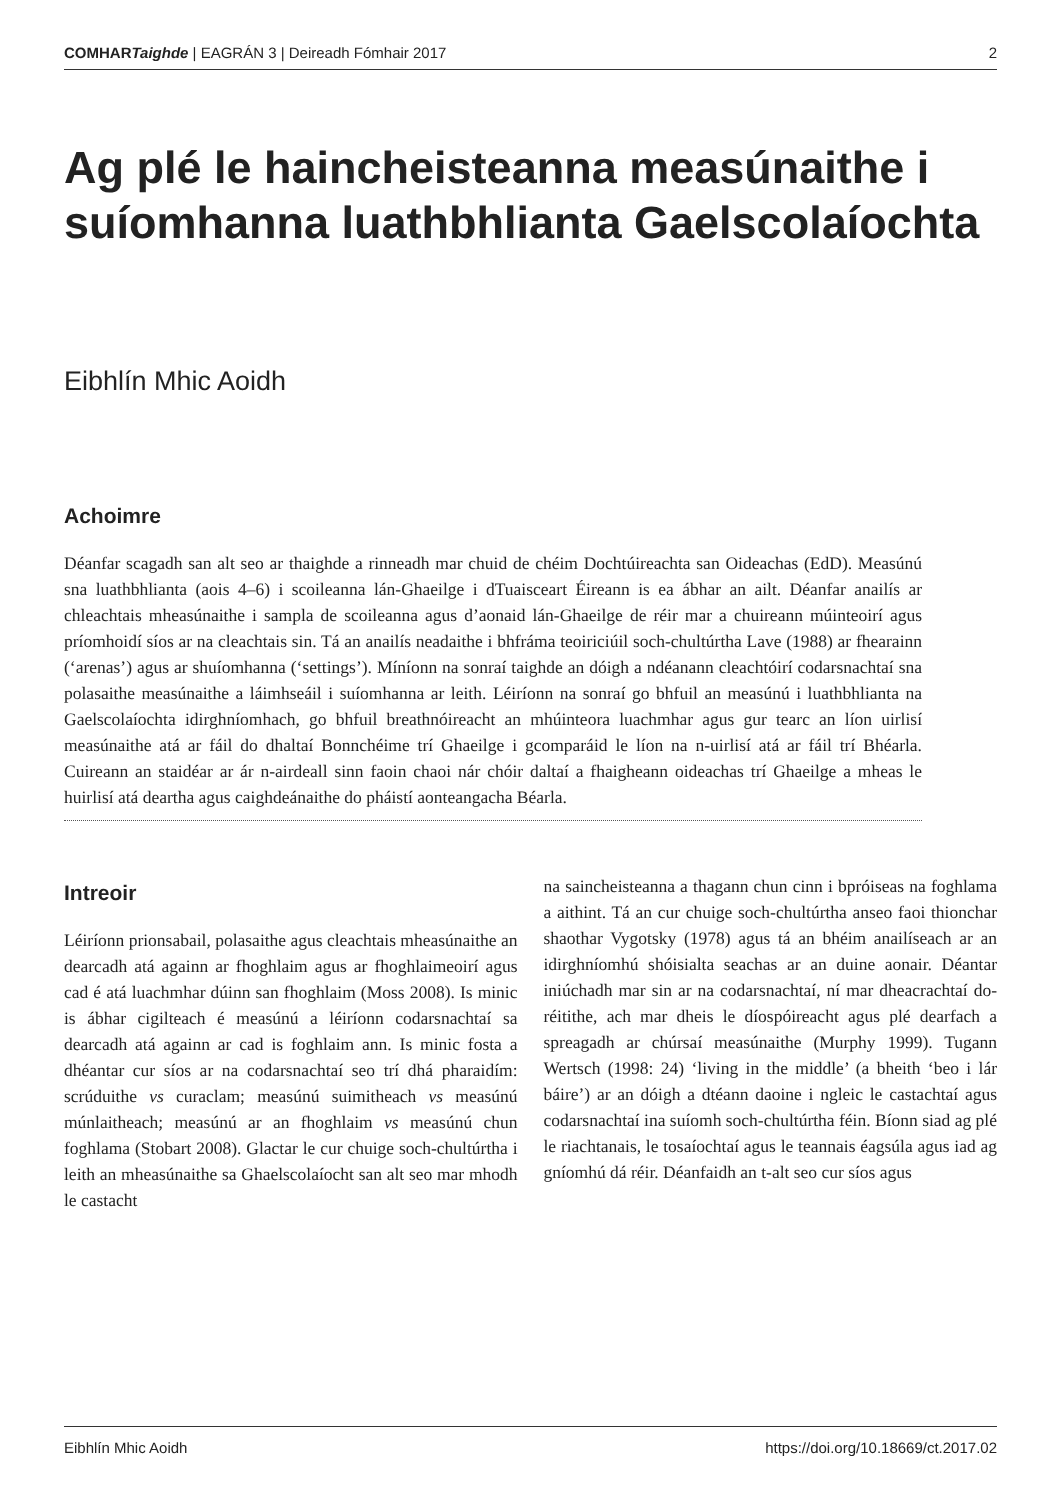COMHARTaighde | EAGRÁN 3 | Deireadh Fómhair 2017 2
Ag plé le haincheisteanna measúnaithe i suíomhanna luathbhlianta Gaelscolaíochta
Eibhlín Mhic Aoidh
Achoimre
Déanfar scagadh san alt seo ar thaighde a rinneadh mar chuid de chéim Dochtúireachta san Oideachas (EdD). Measúnú sna luathbhlianta (aois 4–6) i scoileanna lán-Ghaeilge i dTuaisceart Éireann is ea ábhar an ailt. Déanfar anailís ar chleachtais mheasúnaithe i sampla de scoileanna agus d’aonaid lán-Ghaeilge de réir mar a chuireann múinteoirí agus príomhoidí síos ar na cleachtais sin. Tá an anailís neadaithe i bhfráma teoiriciúil soch-chultúrtha Lave (1988) ar fhearainn (‘arenas’) agus ar shuíomhanna (‘settings’). Míníonn na sonraí taighde an dóigh a ndéanann cleachtóirí codarsnachtaí sna polasaithe measúnaithe a láimhseáil i suíomhanna ar leith. Léiríonn na sonraí go bhfuil an measúnú i luathbhlianta na Gaelscolaíochta idirghníomhach, go bhfuil breathnóireacht an mhúinteora luachmhar agus gur tearc an líon uirlisí measúnaithe atá ar fáil do dhaltaí Bonnchéime trí Ghaeilge i gcomparáid le líon na n-uirlisí atá ar fáil trí Bhéarla. Cuireann an staidéar ar ár n-airdeall sinn faoin chaoi nár chóir daltaí a fhaigheann oideachas trí Ghaeilge a mheas le huirlisí atá deartha agus caighdeánaithe do pháistí aonteangacha Béarla.
Intreoir
Léiríonn prionsabail, polasaithe agus cleachtais mheasúnaithe an dearcadh atá againn ar fhoghlaim agus ar fhoghlaimeoirí agus cad é atá luachmhar dúinn san fhoghlaim (Moss 2008). Is minic is ábhar cigilteach é measúnú a léiríonn codarsnachtaí sa dearcadh atá againn ar cad is foghlaim ann. Is minic fosta a dhéantar cur síos ar na codarsnachtaí seo trí dhá pharaidím: scrúduithe vs curaclam; measúnú suimitheach vs measúnú múnlaitheach; measúnú ar an fhoghlaim vs measúnú chun foghlama (Stobart 2008). Glactar le cur chuige soch-chultúrtha i leith an mheasúnaithe sa Ghaelscolaíocht san alt seo mar mhodh le castacht
na saincheisteanna a thagann chun cinn i bpróiseas na foghlama a aithint. Tá an cur chuige soch-chultúrtha anseo faoi thionchar shaothar Vygotsky (1978) agus tá an bhéim anailíseach ar an idirghníomhú shóisialta seachas ar an duine aonair. Déantar iniúchadh mar sin ar na codarsnachtaí, ní mar dheacrachtaí do-réitithe, ach mar dheis le díospóireacht agus plé dearfach a spreagadh ar chúrsaí measúnaithe (Murphy 1999). Tugann Wertsch (1998: 24) ‘living in the middle’ (a bheith ‘beo i lár báire’) ar an dóigh a dtéann daoine i ngleic le castachtaí agus codarsnachtaí ina suíomh soch-chultúrtha féin. Bíonn siad ag plé le riachtanais, le tosaíochtaí agus le teannais éagsúla agus iad ag gníomhú dá réir. Déanfaidh an t-alt seo cur síos agus
Eibhlín Mhic Aoidh https://doi.org/10.18669/ct.2017.02